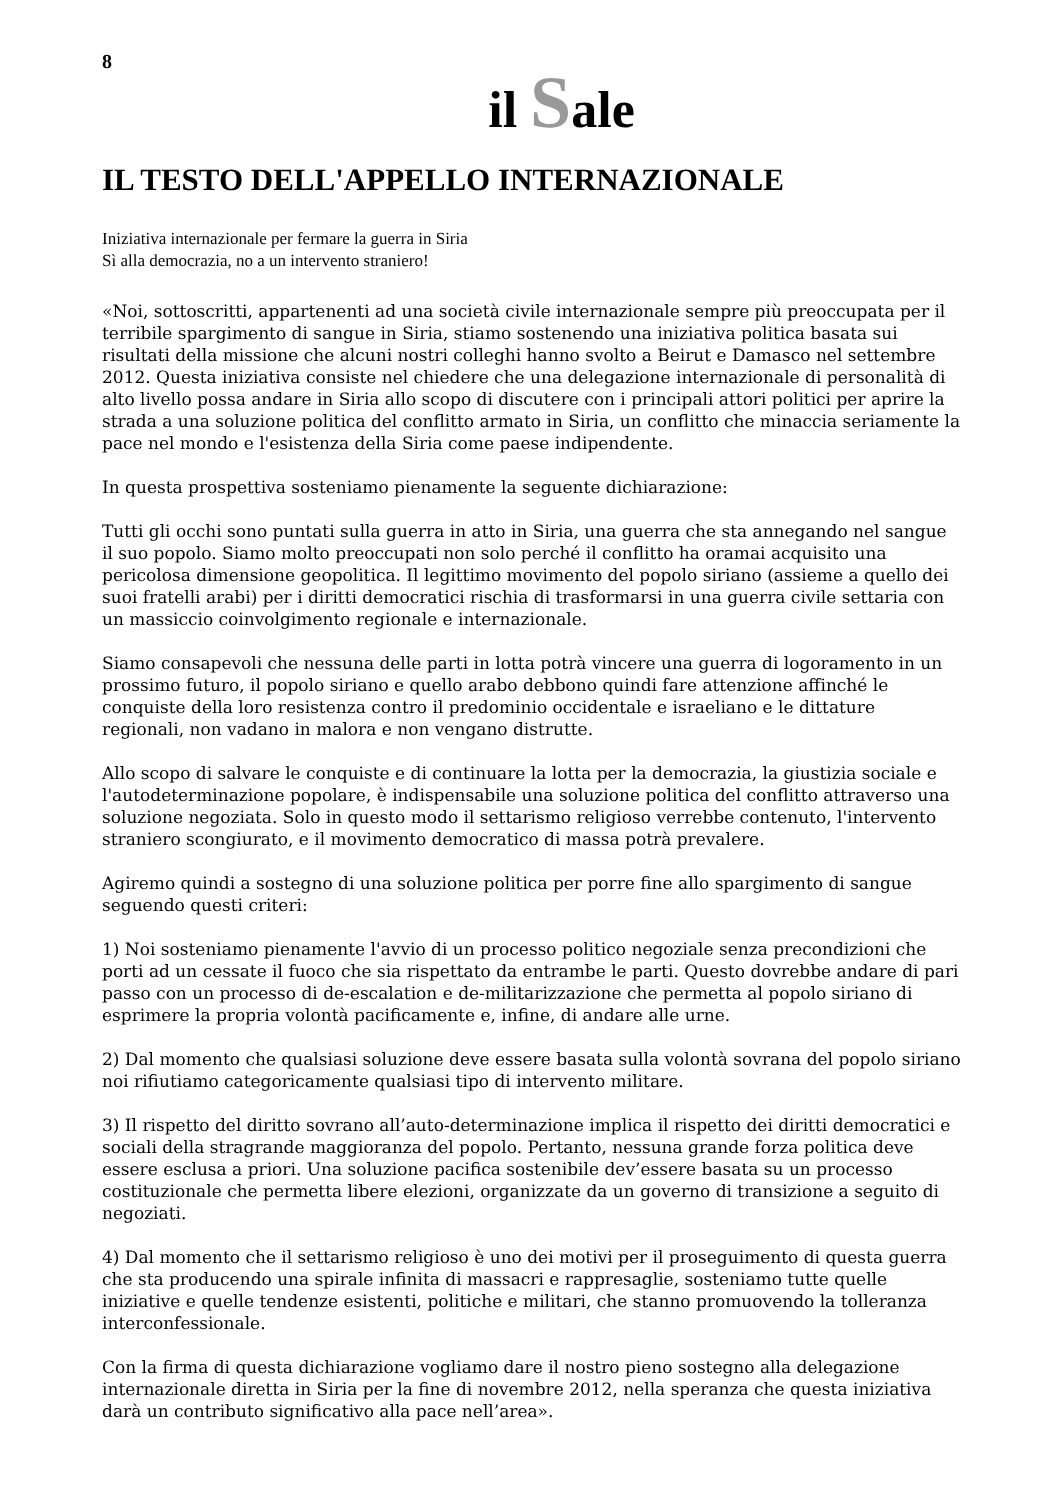8
il Sale
IL TESTO DELL'APPELLO INTERNAZIONALE
Iniziativa internazionale per fermare la guerra in Siria
Sì alla democrazia, no a un intervento straniero!
«Noi, sottoscritti, appartenenti ad una società civile internazionale sempre più preoccupata per il terribile spargimento di sangue in Siria, stiamo sostenendo una iniziativa politica basata sui risultati della missione che alcuni nostri colleghi hanno svolto a Beirut e Damasco nel settembre 2012. Questa iniziativa consiste nel chiedere che una delegazione internazionale di personalità di alto livello possa andare in Siria allo scopo di discutere con i principali attori politici per aprire la strada a una soluzione politica del conflitto armato in Siria, un conflitto che minaccia seriamente la pace nel mondo e l'esistenza della Siria come paese indipendente.
In questa prospettiva sosteniamo pienamente la seguente dichiarazione:
Tutti gli occhi sono puntati sulla guerra in atto in Siria, una guerra che sta annegando nel sangue il suo popolo. Siamo molto preoccupati non solo perché il conflitto ha oramai acquisito una pericolosa dimensione geopolitica. Il legittimo movimento del popolo siriano (assieme a quello dei suoi fratelli arabi) per i diritti democratici rischia di trasformarsi in una guerra civile settaria con un massiccio coinvolgimento regionale e internazionale.
Siamo consapevoli che nessuna delle parti in lotta potrà vincere una guerra di logoramento in un prossimo futuro, il popolo siriano e quello arabo debbono quindi fare attenzione affinché le conquiste della loro resistenza contro il predominio occidentale e israeliano e le dittature regionali, non vadano in malora e non vengano distrutte.
Allo scopo di salvare le conquiste e di continuare la lotta per la democrazia, la giustizia sociale e l'autodeterminazione popolare, è indispensabile una soluzione politica del conflitto attraverso una soluzione negoziata. Solo in questo modo il settarismo religioso verrebbe contenuto, l'intervento straniero scongiurato, e il movimento democratico di massa potrà prevalere.
Agiremo quindi a sostegno di una soluzione politica per porre fine allo spargimento di sangue seguendo questi criteri:
1) Noi sosteniamo pienamente l'avvio di un processo politico negoziale senza precondizioni che porti ad un cessate il fuoco che sia rispettato da entrambe le parti. Questo dovrebbe andare di pari passo con un processo di de-escalation e de-militarizzazione che permetta al popolo siriano di esprimere la propria volontà pacificamente e, infine, di andare alle urne.
2) Dal momento che qualsiasi soluzione deve essere basata sulla volontà sovrana del popolo siriano noi rifiutiamo categoricamente qualsiasi tipo di intervento militare.
3) Il rispetto del diritto sovrano all’auto-determinazione implica il rispetto dei diritti democratici e sociali della stragrande maggioranza del popolo. Pertanto, nessuna grande forza politica deve essere esclusa a priori. Una soluzione pacifica sostenibile dev’essere basata su un processo costituzionale che permetta libere elezioni, organizzate da un governo di transizione a seguito di negoziati.
4) Dal momento che il settarismo religioso è uno dei motivi per il proseguimento di questa guerra che sta producendo una spirale infinita di massacri e rappresaglie, sosteniamo tutte quelle iniziative e quelle tendenze esistenti, politiche e militari, che stanno promuovendo la tolleranza interconfessionale.
Con la firma di questa dichiarazione vogliamo dare il nostro pieno sostegno alla delegazione internazionale diretta in Siria per la fine di novembre 2012, nella speranza che questa iniziativa darà un contributo significativo alla pace nell’area».